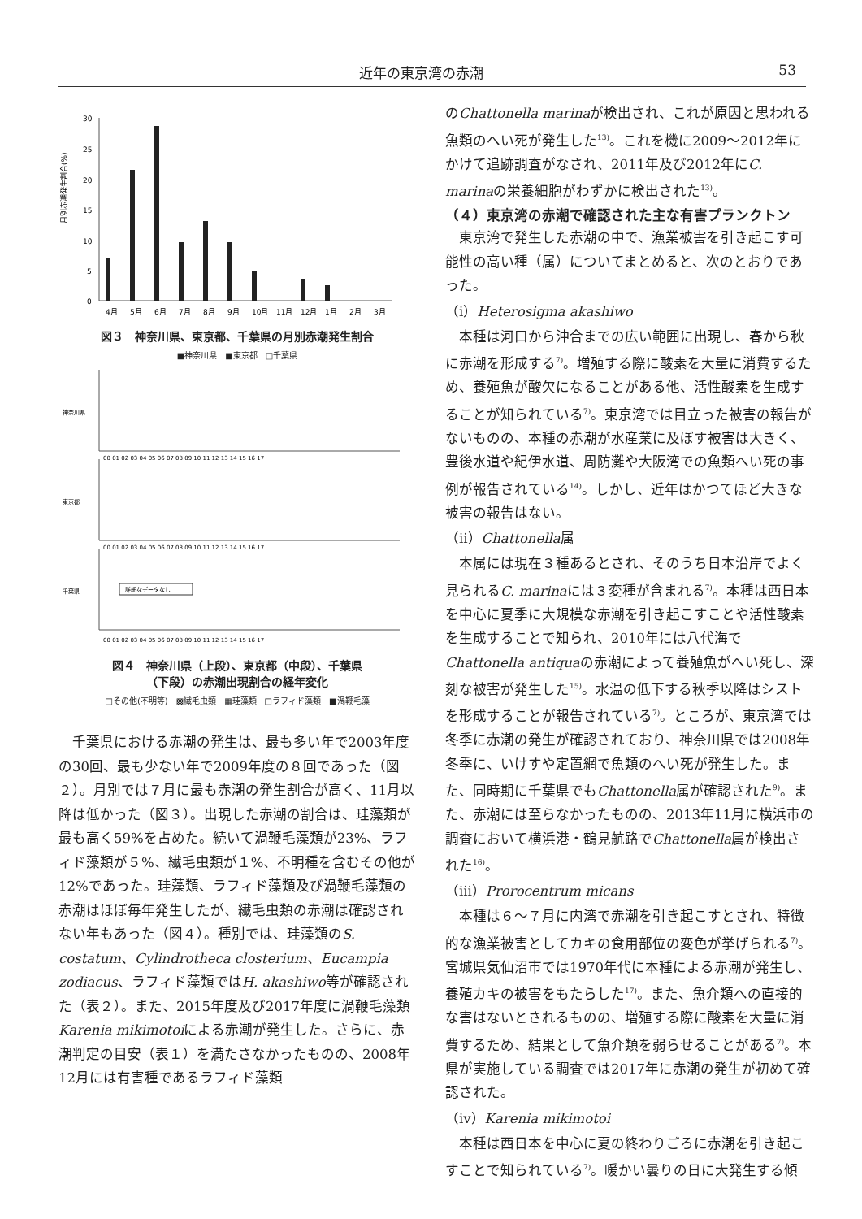近年の東京湾の赤潮 53
月別赤潮発生割合(%)
30
25
20
15
10
5
0
4月
5月
6月
7月
8月
9月
10月
11月
12月
1月
2月
3月
図３　神奈川県、東京都、千葉県の月別赤潮発生割合
■神奈川県　■東京都　□千葉県
神奈川県
東京都
千葉県
詳細なデータなし
00 01 02 03 04 05 06 07 08 09 10 11 12 13 14 15 16 17
00 01 02 03 04 05 06 07 08 09 10 11 12 13 14 15 16 17
00 01 02 03 04 05 06 07 08 09 10 11 12 13 14 15 16 17
図４　神奈川県（上段）、東京都（中段）、千葉県
（下段）の赤潮出現割合の経年変化
□その他(不明等)　▩繊毛虫類　▦珪藻類　□ラフィド藻類　■渦鞭毛藻
千葉県における赤潮の発生は、最も多い年で2003年度の30回、最も少ない年で2009年度の８回であった（図２）。月別では７月に最も赤潮の発生割合が高く、11月以降は低かった（図３）。出現した赤潮の割合は、珪藻類が最も高く59%を占めた。続いて渦鞭毛藻類が23%、ラフィド藻類が５%、繊毛虫類が１%、不明種を含むその他が12%であった。珪藻類、ラフィド藻類及び渦鞭毛藻類の赤潮はほぼ毎年発生したが、繊毛虫類の赤潮は確認されない年もあった（図４）。種別では、珪藻類のS. costatum、Cylindrotheca closterium、Eucampia zodiacus、ラフィド藻類ではH. akashiwo等が確認された（表２）。また、2015年度及び2017年度に渦鞭毛藻類Karenia mikimotoiによる赤潮が発生した。さらに、赤潮判定の目安（表１）を満たさなかったものの、2008年12月には有害種であるラフィド藻類
のChattonella marinaが検出され、これが原因と思われる魚類のへい死が発生した<sup>13)</sup>。これを機に2009～2012年にかけて追跡調査がなされ、2011年及び2012年にC. marinaの栄養細胞がわずかに検出された<sup>13)</sup>。
（４）東京湾の赤潮で確認された主な有害プランクトン
東京湾で発生した赤潮の中で、漁業被害を引き起こす可能性の高い種（属）についてまとめると、次のとおりであった。
（ⅰ）Heterosigma akashiwo
本種は河口から沖合までの広い範囲に出現し、春から秋に赤潮を形成する<sup>7)</sup>。増殖する際に酸素を大量に消費するため、養殖魚が酸欠になることがある他、活性酸素を生成することが知られている<sup>7)</sup>。東京湾では目立った被害の報告がないものの、本種の赤潮が水産業に及ぼす被害は大きく、豊後水道や紀伊水道、周防灘や大阪湾での魚類へい死の事例が報告されている<sup>14)</sup>。しかし、近年はかつてほど大きな被害の報告はない。
（ⅱ）Chattonella属
本属には現在３種あるとされ、そのうち日本沿岸でよく見られるC. marinaには３変種が含まれる<sup>7)</sup>。本種は西日本を中心に夏季に大規模な赤潮を引き起こすことや活性酸素を生成することで知られ、2010年には八代海でChattonella antiquaの赤潮によって養殖魚がへい死し、深刻な被害が発生した<sup>15)</sup>。水温の低下する秋季以降はシストを形成することが報告されている<sup>7)</sup>。ところが、東京湾では冬季に赤潮の発生が確認されており、神奈川県では2008年冬季に、いけすや定置網で魚類のへい死が発生した。また、同時期に千葉県でもChattonella属が確認された<sup>9)</sup>。また、赤潮には至らなかったものの、2013年11月に横浜市の調査において横浜港・鶴見航路でChattonella属が検出された<sup>16)</sup>。
（ⅲ）Prorocentrum micans
本種は６～７月に内湾で赤潮を引き起こすとされ、特徴的な漁業被害としてカキの食用部位の変色が挙げられる<sup>7)</sup>。宮城県気仙沼市では1970年代に本種による赤潮が発生し、養殖カキの被害をもたらした<sup>17)</sup>。また、魚介類への直接的な害はないとされるものの、増殖する際に酸素を大量に消費するため、結果として魚介類を弱らせることがある<sup>7)</sup>。本県が実施している調査では2017年に赤潮の発生が初めて確認された。
（ⅳ）Karenia mikimotoi
本種は西日本を中心に夏の終わりごろに赤潮を引き起こすことで知られている<sup>7)</sup>。暖かい曇りの日に大発生する傾